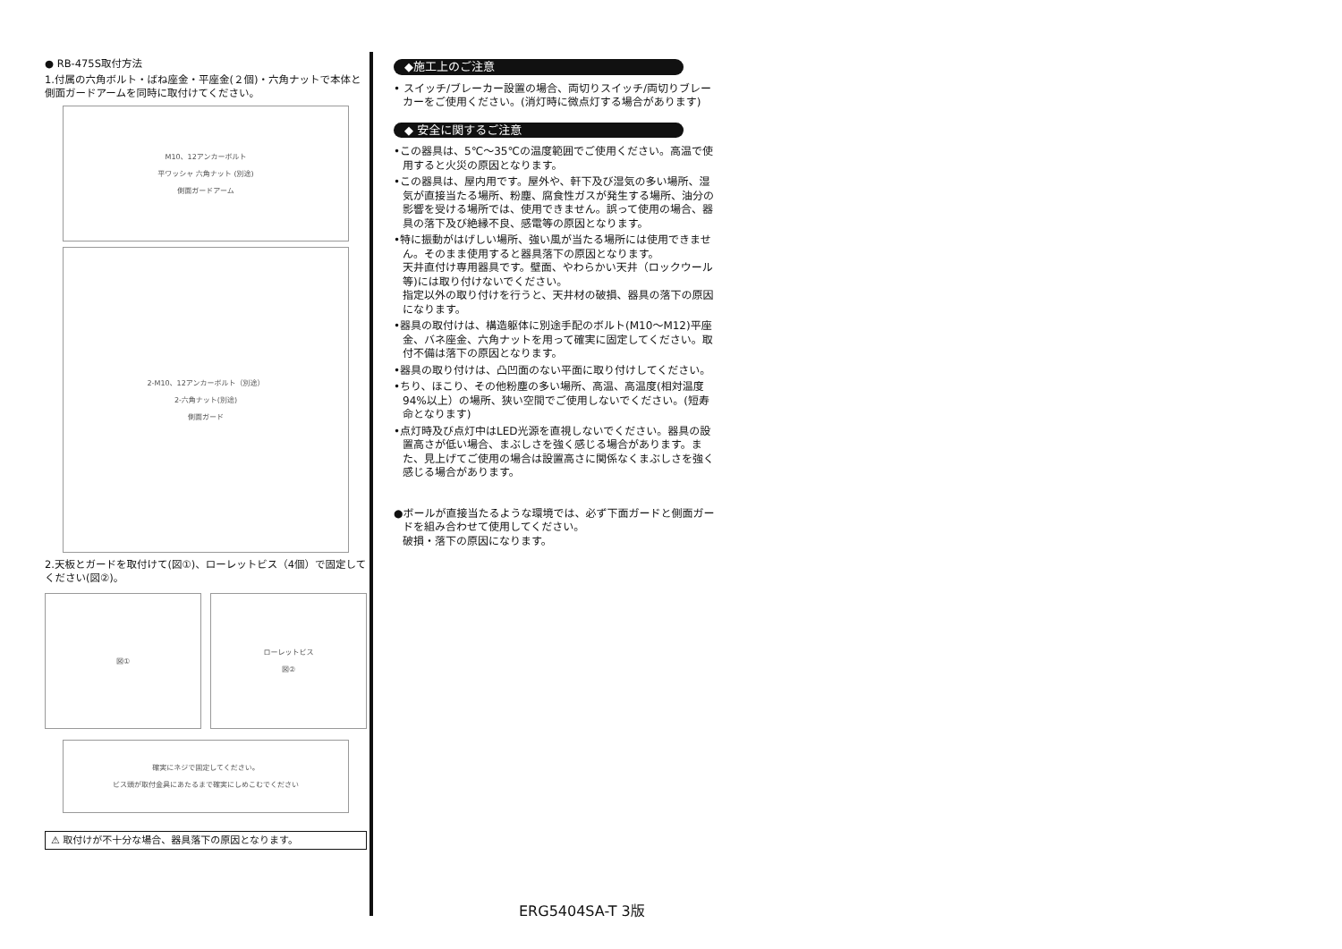● RB-475S取付方法
1.付属の六角ボルト・ばね座金・平座金(２個)・六角ナットで本体と側面ガードアームを同時に取付けてください。
M10、12アンカーボルト
平ワッシャ 六角ナット (別途)
側面ガードアーム
2-M10、12アンカーボルト（別途）
2-六角ナット(別途)
側面ガード
2.天板とガードを取付けて(図①)、ローレットビス（4個）で固定してください(図②)。
図① ローレットビス
図②
確実にネジで固定してください。
ビス頭が取付金具にあたるまで確実にしめこむでください
⚠ 取付けが不十分な場合、器具落下の原因となります。
◆施工上のご注意
• スイッチ/ブレーカー設置の場合、両切りスイッチ/両切りブレーカーをご使用ください。(消灯時に微点灯する場合があります)
◆ 安全に関するご注意
•この器具は、5℃～35℃の温度範囲でご使用ください。高温で使用すると火災の原因となります。
•この器具は、屋内用です。屋外や、軒下及び湿気の多い場所、湿気が直接当たる場所、粉塵、腐食性ガスが発生する場所、油分の影響を受ける場所では、使用できません。誤って使用の場合、器具の落下及び絶縁不良、感電等の原因となります。
•特に振動がはげしい場所、強い風が当たる場所には使用できません。そのまま使用すると器具落下の原因となります。
天井直付け専用器具です。壁面、やわらかい天井（ロックウール等)には取り付けないでください。
指定以外の取り付けを行うと、天井材の破損、器具の落下の原因になります。
•器具の取付けは、構造躯体に別途手配のボルト(M10～M12)平座金、バネ座金、六角ナットを用って確実に固定してください。取付不備は落下の原因となります。
•器具の取り付けは、凸凹面のない平面に取り付けしてください。
•ちり、ほこり、その他粉塵の多い場所、高温、高温度(相対温度94%以上）の場所、狭い空間でご使用しないでください。(短寿命となります)
•点灯時及び点灯中はLED光源を直視しないでください。器具の設置高さが低い場合、まぶしさを強く感じる場合があります。また、見上げてご使用の場合は設置高さに関係なくまぶしさを強く感じる場合があります。
●ボールが直接当たるような環境では、必ず下面ガードと側面ガードを組み合わせて使用してください。
破損・落下の原因になります。
ERG5404SA-T 3版